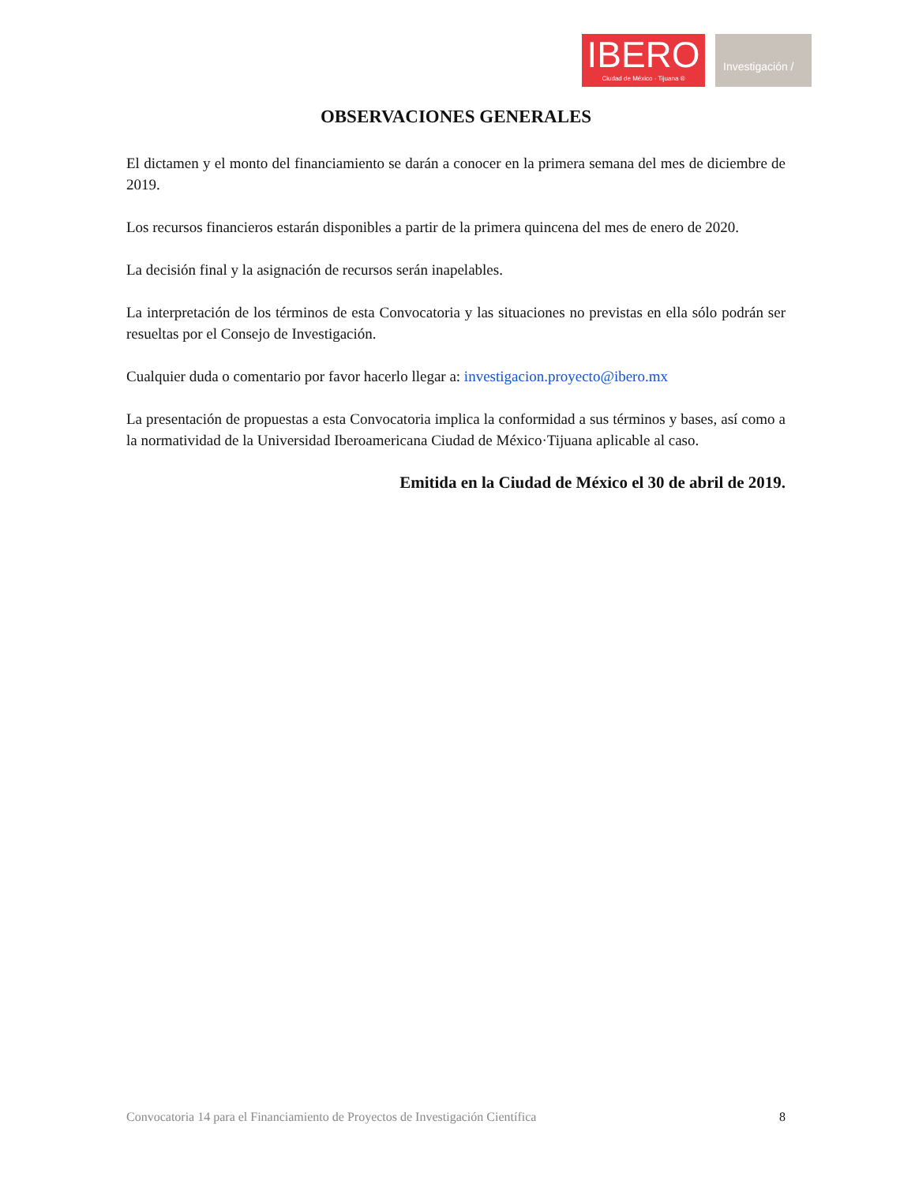IBERO
Ciudad de México · Tijuana ®
Investigación /
OBSERVACIONES GENERALES
El dictamen y el monto del financiamiento se darán a conocer en la primera semana del mes de diciembre de 2019.
Los recursos financieros estarán disponibles a partir de la primera quincena del mes de enero de 2020.
La decisión final y la asignación de recursos serán inapelables.
La interpretación de los términos de esta Convocatoria y las situaciones no previstas en ella sólo podrán ser resueltas por el Consejo de Investigación.
Cualquier duda o comentario por favor hacerlo llegar a: investigacion.proyecto@ibero.mx
La presentación de propuestas a esta Convocatoria implica la conformidad a sus términos y bases, así como a la normatividad de la Universidad Iberoamericana Ciudad de México·Tijuana aplicable al caso.
Emitida en la Ciudad de México el 30 de abril de 2019.
Convocatoria 14 para el Financiamiento de Proyectos de Investigación Científica 8